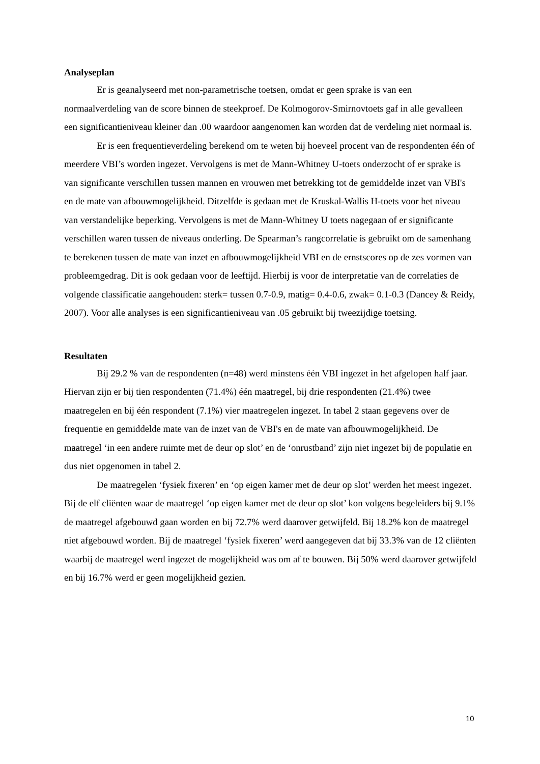Analyseplan
Er is geanalyseerd met non-parametrische toetsen, omdat er geen sprake is van een normaalverdeling van de score binnen de steekproef. De Kolmogorov-Smirnovtoets gaf in alle gevalleen een significantieniveau kleiner dan .00 waardoor aangenomen kan worden dat de verdeling niet normaal is.
Er is een frequentieverdeling berekend om te weten bij hoeveel procent van de respondenten één of meerdere VBI’s worden ingezet. Vervolgens is met de Mann-Whitney U-toets onderzocht of er sprake is van significante verschillen tussen mannen en vrouwen met betrekking tot de gemiddelde inzet van VBI's en de mate van afbouwmogelijkheid. Ditzelfde is gedaan met de Kruskal-Wallis H-toets voor het niveau van verstandelijke beperking. Vervolgens is met de Mann-Whitney U toets nagegaan of er significante verschillen waren tussen de niveaus onderling. De Spearman’s rangcorrelatie is gebruikt om de samenhang te berekenen tussen de mate van inzet en afbouwmogelijkheid VBI en de ernstscores op de zes vormen van probleemgedrag. Dit is ook gedaan voor de leeftijd. Hierbij is voor de interpretatie van de correlaties de volgende classificatie aangehouden: sterk= tussen 0.7-0.9, matig= 0.4-0.6, zwak= 0.1-0.3 (Dancey & Reidy, 2007). Voor alle analyses is een significantieniveau van .05 gebruikt bij tweezijdige toetsing.
Resultaten
Bij 29.2 % van de respondenten (n=48) werd minstens één VBI ingezet in het afgelopen half jaar. Hiervan zijn er bij tien respondenten (71.4%) één maatregel, bij drie respondenten (21.4%) twee maatregelen en bij één respondent (7.1%) vier maatregelen ingezet. In tabel 2 staan gegevens over de frequentie en gemiddelde mate van de inzet van de VBI's en de mate van afbouwmogelijkheid. De maatregel ‘in een andere ruimte met de deur op slot’ en de ‘onrustband’ zijn niet ingezet bij de populatie en dus niet opgenomen in tabel 2.
De maatregelen ‘fysiek fixeren’ en ‘op eigen kamer met de deur op slot’ werden het meest ingezet. Bij de elf cliënten waar de maatregel ‘op eigen kamer met de deur op slot’ kon volgens begeleiders bij 9.1% de maatregel afgebouwd gaan worden en bij 72.7% werd daarover getwijfeld. Bij 18.2% kon de maatregel niet afgebouwd worden. Bij de maatregel ‘fysiek fixeren’ werd aangegeven dat bij 33.3% van de 12 cliënten waarbij de maatregel werd ingezet de mogelijkheid was om af te bouwen. Bij 50% werd daarover getwijfeld en bij 16.7% werd er geen mogelijkheid gezien.
10